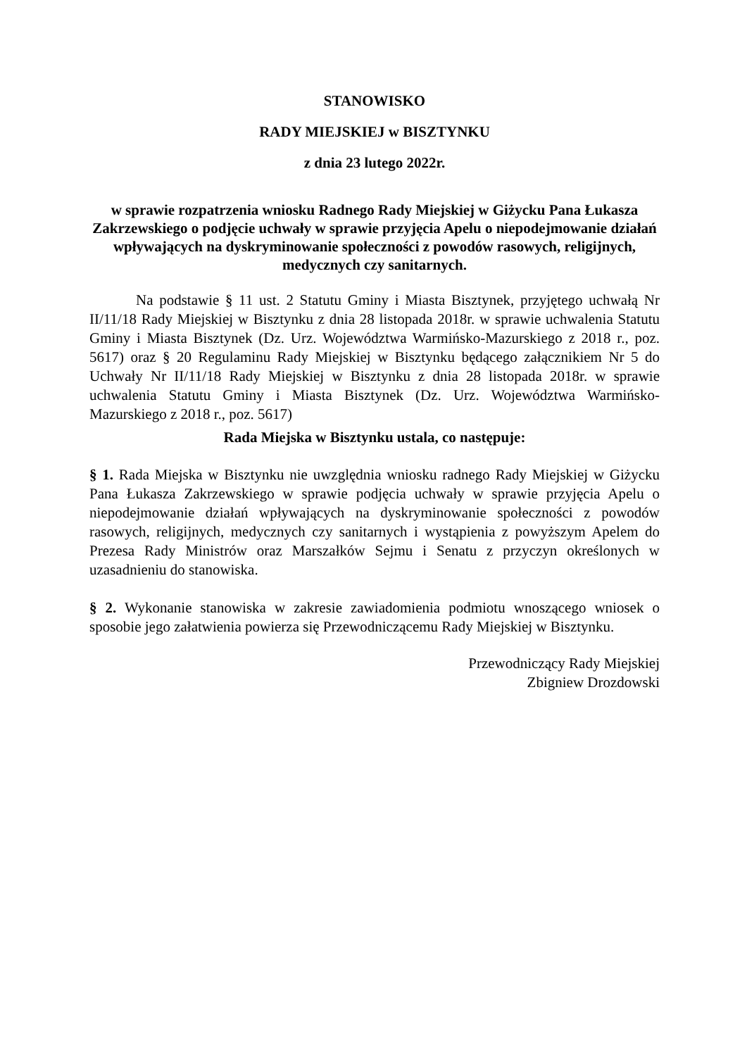STANOWISKO
RADY MIEJSKIEJ w BISZTYNKU
z dnia 23 lutego 2022r.
w sprawie rozpatrzenia wniosku Radnego Rady Miejskiej w Giżycku Pana Łukasza Zakrzewskiego o podjęcie uchwały w sprawie przyjęcia Apelu o niepodejmowanie działań wpływających na dyskryminowanie społeczności z powodów rasowych, religijnych, medycznych czy sanitarnych.
Na podstawie § 11 ust. 2 Statutu Gminy i Miasta Bisztynek, przyjętego uchwałą Nr II/11/18 Rady Miejskiej w Bisztynku z dnia 28 listopada 2018r. w sprawie uchwalenia Statutu Gminy i Miasta Bisztynek (Dz. Urz. Województwa Warmińsko-Mazurskiego z 2018 r., poz. 5617) oraz § 20 Regulaminu Rady Miejskiej w Bisztynku będącego załącznikiem Nr 5 do Uchwały Nr II/11/18 Rady Miejskiej w Bisztynku z dnia 28 listopada 2018r. w sprawie uchwalenia Statutu Gminy i Miasta Bisztynek (Dz. Urz. Województwa Warmińsko-Mazurskiego z 2018 r., poz. 5617)
Rada Miejska w Bisztynku ustala, co następuje:
§ 1. Rada Miejska w Bisztynku nie uwzględnia wniosku radnego Rady Miejskiej w Giżycku Pana Łukasza Zakrzewskiego w sprawie podjęcia uchwały w sprawie przyjęcia Apelu o niepodejmowanie działań wpływających na dyskryminowanie społeczności z powodów rasowych, religijnych, medycznych czy sanitarnych i wystąpienia z powyższym Apelem do Prezesa Rady Ministrów oraz Marszałków Sejmu i Senatu z przyczyn określonych w uzasadnieniu do stanowiska.
§ 2. Wykonanie stanowiska w zakresie zawiadomienia podmiotu wnoszącego wniosek o sposobie jego załatwienia powierza się Przewodniczącemu Rady Miejskiej w Bisztynku.
Przewodniczący Rady Miejskiej
Zbigniew Drozdowski